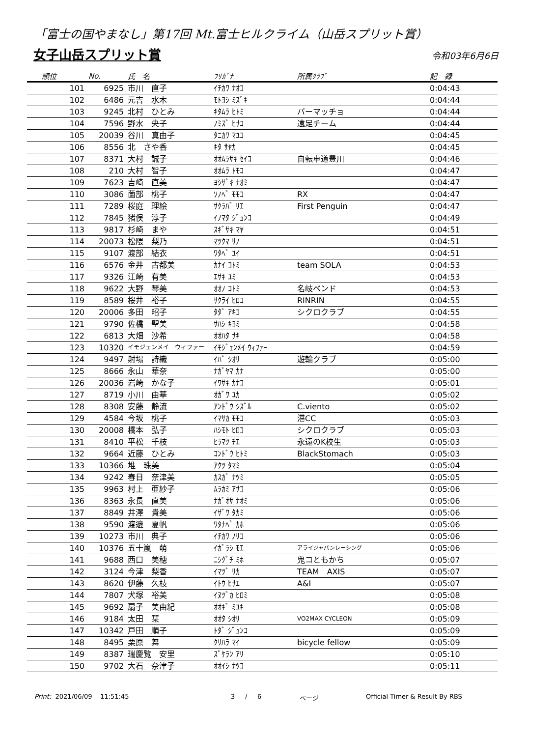「富士の国やまなし」第17回 Mt.富士ヒルクライム（山岳スプリット賞）
女子山岳スプリット賞
令和03年6月6日
| 順位 | No. | 氏 名 | ﾌﾘｶﾞﾅ | 所属ｸﾗﾌﾞ | 記 録 |
| --- | --- | --- | --- | --- | --- |
| 101 | 6925 | 市川 直子 | ｲﾁｶﾜ ﾅｵｺ | | 0:04:43 |
| 102 | 6486 | 元吉 水木 | ﾓﾄﾖｼ ﾐｽﾞｷ | | 0:04:44 |
| 103 | 9245 | 北村 ひとみ | ｷﾀﾑﾗ ﾋﾄﾐ | バーマッチョ | 0:04:44 |
| 104 | 7596 | 野水 央子 | ﾉﾐｽﾞ ﾋｻｺ | 遠足チーム | 0:04:44 |
| 105 | 20039 | 谷川 真由子 | ﾀﾆｶﾜ ﾏﾕｺ | | 0:04:45 |
| 106 | 8556 | 北 さや香 | ｷﾀ ｻﾔｶ | | 0:04:45 |
| 107 | 8371 | 大村 誠子 | ｵｵﾑﾗｻｷ ｾｲｺ | 自転車道豊川 | 0:04:46 |
| 108 | 210 | 大村 智子 | ｵｵﾑﾗ ﾄﾓｺ | | 0:04:47 |
| 109 | 7623 | 吉崎 直美 | ﾖｼｻﾞｷ ﾅｵﾐ | | 0:04:47 |
| 110 | 3086 | 薗部 桃子 | ｿﾉﾍﾞ ﾓﾓｺ | RX | 0:04:47 |
| 111 | 7289 | 桜庭 理絵 | ｻｸﾗﾊﾞ ﾘｴ | First Penguin | 0:04:47 |
| 112 | 7845 | 猪俣 淳子 | ｲﾉﾏﾀ ｼﾞｭﾝｺ | | 0:04:49 |
| 113 | 9817 | 杉崎 まや | ｽｷﾞｻｷ ﾏﾔ | | 0:04:51 |
| 114 | 20073 | 松隈 梨乃 | ﾏﾂｸﾏ ﾘﾉ | | 0:04:51 |
| 115 | 9107 | 渡部 結衣 | ﾜﾀﾍﾞ ﾕｲ | | 0:04:51 |
| 116 | 6576 | 金井 古都美 | ｶﾅｲ ｺﾄﾐ | team SOLA | 0:04:53 |
| 117 | 9326 | 江崎 有美 | ｴｻｷ ﾕﾐ | | 0:04:53 |
| 118 | 9622 | 大野 琴美 | ｵｵﾉ ｺﾄﾐ | 名岐ベンド | 0:04:53 |
| 119 | 8589 | 桜井 裕子 | ｻｸﾗｲ ﾋﾛｺ | RINRIN | 0:04:55 |
| 120 | 20006 | 多田 昭子 | ﾀﾀﾞ ｱｷｺ | シクロクラブ | 0:04:55 |
| 121 | 9790 | 佐橋 聖美 | ｻﾊｼ ｷﾖﾐ | | 0:04:58 |
| 122 | 6813 | 大畑 沙希 | ｵｵﾊﾀ ｻｷ | | 0:04:58 |
| 123 | 10320 | イモジェンメイ ウィファー | ｲﾓｼﾞｪﾝﾒｲ ｳｨﾌｧｰ | | 0:04:59 |
| 124 | 9497 | 射場 詩織 | ｲﾊﾞ ｼｵﾘ | 遊輪クラブ | 0:05:00 |
| 125 | 8666 | 永山 華奈 | ﾅｶﾞﾔﾏ ｶﾅ | | 0:05:00 |
| 126 | 20036 | 岩崎 かな子 | ｲﾜｻｷ ｶﾅｺ | | 0:05:01 |
| 127 | 8719 | 小川 由華 | ｵｶﾞﾜ ﾕｶ | | 0:05:02 |
| 128 | 8308 | 安藤 静流 | ｱﾝﾄﾞｳ ｼｽﾞﾙ | C.viento | 0:05:02 |
| 129 | 4584 | 今坂 桃子 | ｲﾏｻｶ ﾓﾓｺ | 港CC | 0:05:03 |
| 130 | 20008 | 橋本 弘子 | ﾊｼﾓﾄ ﾋﾛｺ | シクロクラブ | 0:05:03 |
| 131 | 8410 | 平松 千枝 | ﾋﾗﾏﾂ ﾁｴ | 永遠のK校生 | 0:05:03 |
| 132 | 9664 | 近藤 ひとみ | ｺﾝﾄﾞｳ ﾋﾄﾐ | BlackStomach | 0:05:03 |
| 133 | 10366 | 堆 珠美 | ｱｸﾂ ﾀﾏﾐ | | 0:05:04 |
| 134 | 9242 | 春日 奈津美 | ｶｽｶﾞ ﾅﾂﾐ | | 0:05:05 |
| 135 | 9963 | 村上 亜紗子 | ﾑﾗｶﾐ ｱｻｺ | | 0:05:06 |
| 136 | 8363 | 永長 直美 | ﾅｶﾞｵｻ ﾅｵﾐ | | 0:05:06 |
| 137 | 8849 | 井澤 貴美 | ｲｻﾞﾜ ﾀｶﾐ | | 0:05:06 |
| 138 | 9590 | 渡邊 夏帆 | ﾜﾀﾅﾍﾞ ｶﾎ | | 0:05:06 |
| 139 | 10273 | 市川 典子 | ｲﾁｶﾜ ﾉﾘｺ | | 0:05:06 |
| 140 | 10376 | 五十嵐 萌 | ｲｶﾞﾗｼ ﾓｴ | アライジャパンレーシング | 0:05:06 |
| 141 | 9688 | 西口 美穂 | ﾆｼｸﾞﾁ ﾐﾎ | 鬼コともかち | 0:05:07 |
| 142 | 3124 | 今津 梨香 | ｲﾏﾂﾞ ﾘｶ | TEAM AXIS | 0:05:07 |
| 143 | 8620 | 伊藤 久枝 | ｲﾄｳ ﾋｻｴ | A&I | 0:05:07 |
| 144 | 7807 | 犬塚 裕美 | ｲﾇﾂﾞｶ ﾋﾛﾐ | | 0:05:08 |
| 145 | 9692 | 扇子 美由紀 | ｵｵｷﾞ ﾐﾕｷ | | 0:05:08 |
| 146 | 9184 | 太田 栞 | ｵｵﾀ ｼｵﾘ | VO2MAX CYCLEON | 0:05:09 |
| 147 | 10342 | 戸田 順子 | ﾄﾀﾞ ｼﾞｭﾝｺ | | 0:05:09 |
| 148 | 8495 | 栗原 舞 | ｸﾘﾊﾗ ﾏｲ | bicycle fellow | 0:05:09 |
| 149 | 8387 | 瑞慶覧 安里 | ｽﾞｹﾗﾝ ｱﾘ | | 0:05:10 |
| 150 | 9702 | 大石 奈津子 | ｵｵｲｼ ﾅﾂｺ | | 0:05:11 |
Print: 2021/06/09 11:51:45 3 / 6 ページ Official Timer & Result By RBS